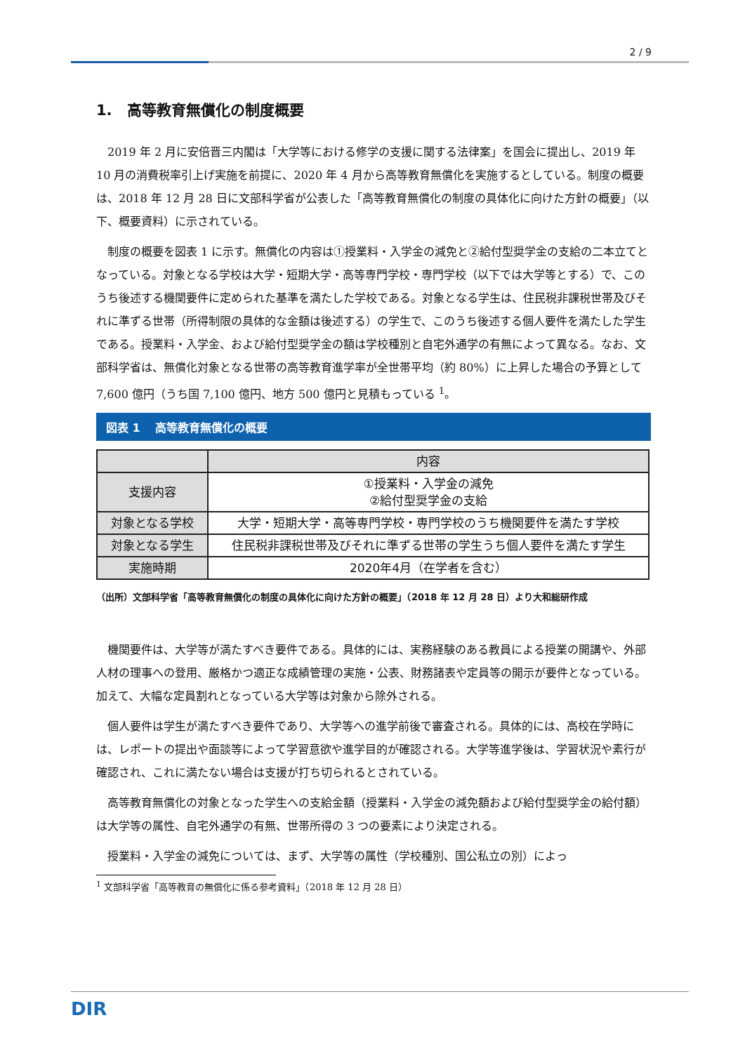2 / 9
1.　高等教育無償化の制度概要
2019 年 2 月に安倍晋三内閣は「大学等における修学の支援に関する法律案」を国会に提出し、2019 年 10 月の消費税率引上げ実施を前提に、2020 年 4 月から高等教育無償化を実施するとしている。制度の概要は、2018 年 12 月 28 日に文部科学省が公表した「高等教育無償化の制度の具体化に向けた方針の概要」（以下、概要資料）に示されている。
制度の概要を図表 1 に示す。無償化の内容は①授業料・入学金の減免と②給付型奨学金の支給の二本立てとなっている。対象となる学校は大学・短期大学・高等専門学校・専門学校（以下では大学等とする）で、このうち後述する機関要件に定められた基準を満たした学校である。対象となる学生は、住民税非課税世帯及びそれに準ずる世帯（所得制限の具体的な金額は後述する）の学生で、このうち後述する個人要件を満たした学生である。授業料・入学金、および給付型奨学金の額は学校種別と自宅外通学の有無によって異なる。なお、文部科学省は、無償化対象となる世帯の高等教育進学率が全世帯平均（約 80%）に上昇した場合の予算として 7,600 億円（うち国 7,100 億円、地方 500 億円と見積もっている <sup>1</sup>。
図表 1　 高等教育無償化の概要
| | 内容 |
| --- | --- |
| 支援内容 | ①授業料・入学金の減免 ②給付型奨学金の支給 |
| 対象となる学校 | 大学・短期大学・高等専門学校・専門学校のうち機関要件を満たす学校 |
| 対象となる学生 | 住民税非課税世帯及びそれに準ずる世帯の学生うち個人要件を満たす学生 |
| 実施時期 | 2020年4月（在学者を含む） |
（出所）文部科学省「高等教育無償化の制度の具体化に向けた方針の概要」（2018 年 12 月 28 日）より大和総研作成
機関要件は、大学等が満たすべき要件である。具体的には、実務経験のある教員による授業の開講や、外部人材の理事への登用、厳格かつ適正な成績管理の実施・公表、財務諸表や定員等の開示が要件となっている。加えて、大幅な定員割れとなっている大学等は対象から除外される。
個人要件は学生が満たすべき要件であり、大学等への進学前後で審査される。具体的には、高校在学時には、レポートの提出や面談等によって学習意欲や進学目的が確認される。大学等進学後は、学習状況や素行が確認され、これに満たない場合は支援が打ち切られるとされている。
高等教育無償化の対象となった学生への支給金額（授業料・入学金の減免額および給付型奨学金の給付額）は大学等の属性、自宅外通学の有無、世帯所得の 3 つの要素により決定される。
授業料・入学金の減免については、まず、大学等の属性（学校種別、国公私立の別）によっ
<sup>1</sup> 文部科学省「高等教育の無償化に係る参考資料」（2018 年 12 月 28 日）
DIR